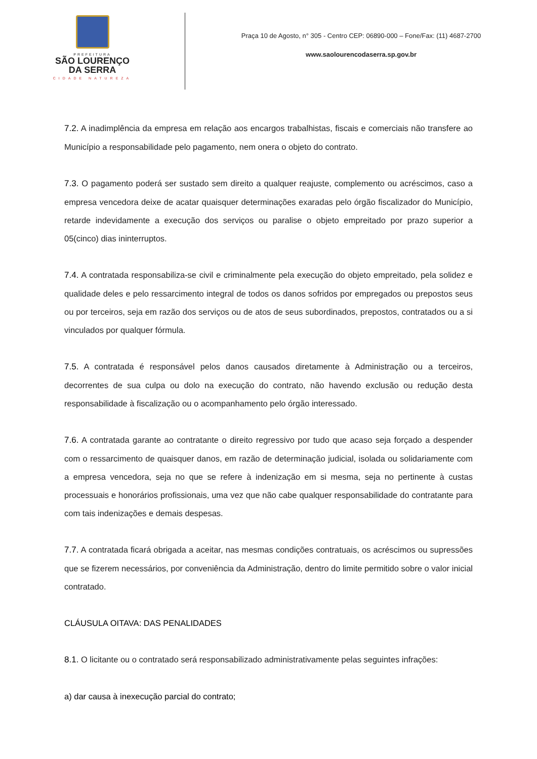PREFEITURA
SÃO LOURENÇO
DA SERRA
CIDADE NATUREZA
Praça 10 de Agosto, n° 305 - Centro CEP: 06890-000 – Fone/Fax: (11) 4687-2700
www.saolourencodaserra.sp.gov.br
7.2. A inadimplência da empresa em relação aos encargos trabalhistas, fiscais e comerciais não transfere ao Município a responsabilidade pelo pagamento, nem onera o objeto do contrato.
7.3. O pagamento poderá ser sustado sem direito a qualquer reajuste, complemento ou acréscimos, caso a empresa vencedora deixe de acatar quaisquer determinações exaradas pelo órgão fiscalizador do Município, retarde indevidamente a execução dos serviços ou paralise o objeto empreitado por prazo superior a 05(cinco) dias ininterruptos.
7.4. A contratada responsabiliza-se civil e criminalmente pela execução do objeto empreitado, pela solidez e qualidade deles e pelo ressarcimento integral de todos os danos sofridos por empregados ou prepostos seus ou por terceiros, seja em razão dos serviços ou de atos de seus subordinados, prepostos, contratados ou a si vinculados por qualquer fórmula.
7.5. A contratada é responsável pelos danos causados diretamente à Administração ou a terceiros, decorrentes de sua culpa ou dolo na execução do contrato, não havendo exclusão ou redução desta responsabilidade à fiscalização ou o acompanhamento pelo órgão interessado.
7.6. A contratada garante ao contratante o direito regressivo por tudo que acaso seja forçado a despender com o ressarcimento de quaisquer danos, em razão de determinação judicial, isolada ou solidariamente com a empresa vencedora, seja no que se refere à indenização em si mesma, seja no pertinente à custas processuais e honorários profissionais, uma vez que não cabe qualquer responsabilidade do contratante para com tais indenizações e demais despesas.
7.7. A contratada ficará obrigada a aceitar, nas mesmas condições contratuais, os acréscimos ou supressões que se fizerem necessários, por conveniência da Administração, dentro do limite permitido sobre o valor inicial contratado.
CLÁUSULA OITAVA: DAS PENALIDADES
8.1. O licitante ou o contratado será responsabilizado administrativamente pelas seguintes infrações:
a) dar causa à inexecução parcial do contrato;